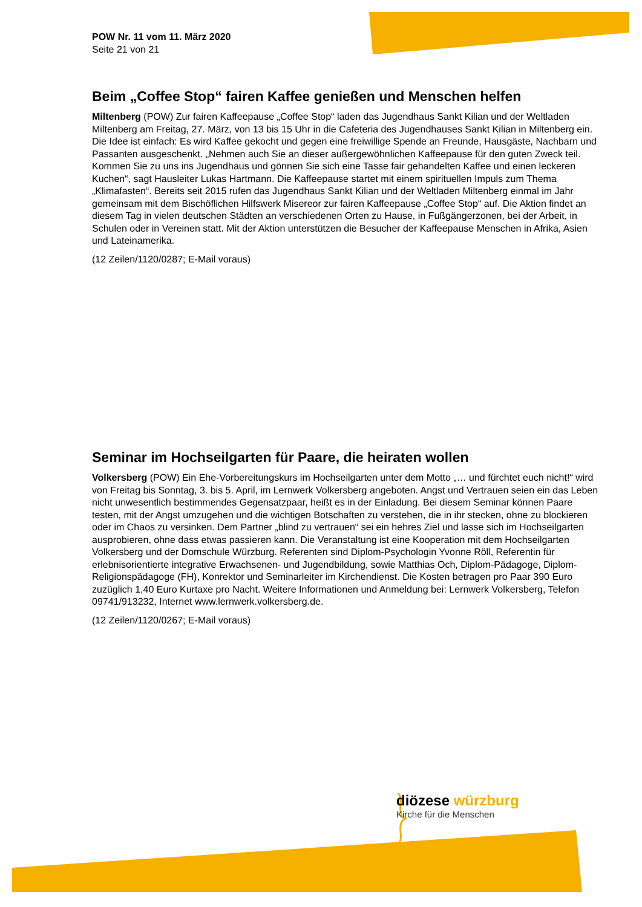POW Nr. 11 vom 11. März 2020
Seite 21 von 21
Beim „Coffee Stop“ fairen Kaffee genießen und Menschen helfen
Miltenberg (POW) Zur fairen Kaffeepause „Coffee Stop“ laden das Jugendhaus Sankt Kilian und der Weltladen Miltenberg am Freitag, 27. März, von 13 bis 15 Uhr in die Cafeteria des Jugendhauses Sankt Kilian in Miltenberg ein. Die Idee ist einfach: Es wird Kaffee gekocht und gegen eine freiwillige Spende an Freunde, Hausgäste, Nachbarn und Passanten ausgeschenkt. „Nehmen auch Sie an dieser außergewöhnlichen Kaffeepause für den guten Zweck teil. Kommen Sie zu uns ins Jugendhaus und gönnen Sie sich eine Tasse fair gehandelten Kaffee und einen leckeren Kuchen“, sagt Hausleiter Lukas Hartmann. Die Kaffeepause startet mit einem spirituellen Impuls zum Thema „Klimafasten“. Bereits seit 2015 rufen das Jugendhaus Sankt Kilian und der Weltladen Miltenberg einmal im Jahr gemeinsam mit dem Bischöflichen Hilfswerk Misereor zur fairen Kaffeepause „Coffee Stop“ auf. Die Aktion findet an diesem Tag in vielen deutschen Städten an verschiedenen Orten zu Hause, in Fußgängerzonen, bei der Arbeit, in Schulen oder in Vereinen statt. Mit der Aktion unterstützen die Besucher der Kaffeepause Menschen in Afrika, Asien und Lateinamerika.
(12 Zeilen/1120/0287; E-Mail voraus)
Seminar im Hochseilgarten für Paare, die heiraten wollen
Volkersberg (POW) Ein Ehe-Vorbereitungskurs im Hochseilgarten unter dem Motto „… und fürchtet euch nicht!“ wird von Freitag bis Sonntag, 3. bis 5. April, im Lernwerk Volkersberg angeboten. Angst und Vertrauen seien ein das Leben nicht unwesentlich bestimmendes Gegensatzpaar, heißt es in der Einladung. Bei diesem Seminar können Paare testen, mit der Angst umzugehen und die wichtigen Botschaften zu verstehen, die in ihr stecken, ohne zu blockieren oder im Chaos zu versinken. Dem Partner „blind zu vertrauen“ sei ein hehres Ziel und lasse sich im Hochseilgarten ausprobieren, ohne dass etwas passieren kann. Die Veranstaltung ist eine Kooperation mit dem Hochseilgarten Volkersberg und der Domschule Würzburg. Referenten sind Diplom-Psychologin Yvonne Röll, Referentin für erlebnisorientierte integrative Erwachsenen- und Jugendbildung, sowie Matthias Och, Diplom-Pädagoge, Diplom-Religionspädagoge (FH), Konrektor und Seminarleiter im Kirchendienst. Die Kosten betragen pro Paar 390 Euro zuzüglich 1,40 Euro Kurtaxe pro Nacht. Weitere Informationen und Anmeldung bei: Lernwerk Volkersberg, Telefon 09741/913232, Internet www.lernwerk.volkersberg.de.
(12 Zeilen/1120/0267; E-Mail voraus)
diözese würzburg
Kirche für die Menschen